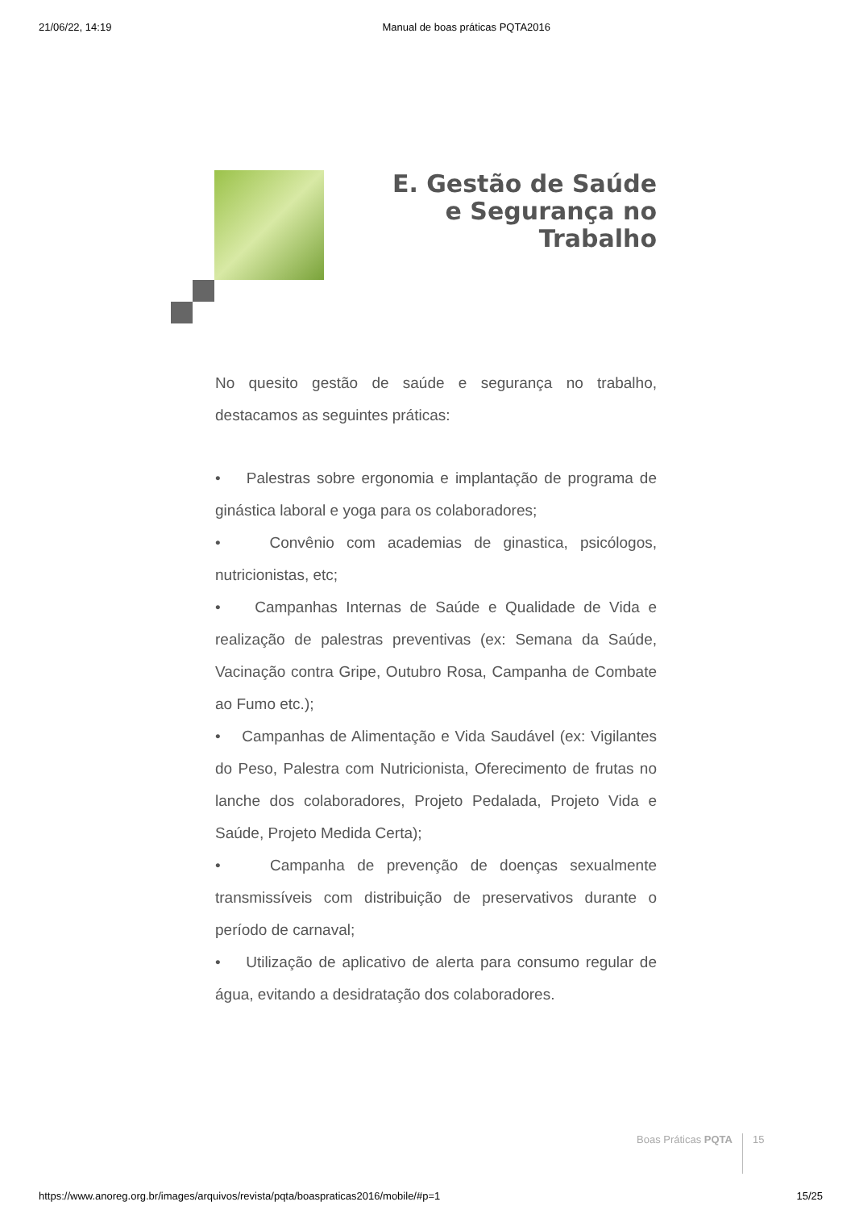21/06/22, 14:19 Manual de boas práticas PQTA2016
E. Gestão de Saúde e Segurança no Trabalho
No quesito gestão de saúde e segurança no trabalho, destacamos as seguintes práticas:
• Palestras sobre ergonomia e implantação de programa de ginástica laboral e yoga para os colaboradores;
• Convênio com academias de ginastica, psicólogos, nutricionistas, etc;
• Campanhas Internas de Saúde e Qualidade de Vida e realização de palestras preventivas (ex: Semana da Saúde, Vacinação contra Gripe, Outubro Rosa, Campanha de Combate ao Fumo etc.);
• Campanhas de Alimentação e Vida Saudável (ex: Vigilantes do Peso, Palestra com Nutricionista, Oferecimento de frutas no lanche dos colaboradores, Projeto Pedalada, Projeto Vida e Saúde, Projeto Medida Certa);
• Campanha de prevenção de doenças sexualmente transmissíveis com distribuição de preservativos durante o período de carnaval;
• Utilização de aplicativo de alerta para consumo regular de água, evitando a desidratação dos colaboradores.
Boas Práticas PQTA 15
https://www.anoreg.org.br/images/arquivos/revista/pqta/boaspraticas2016/mobile/#p=1 15/25